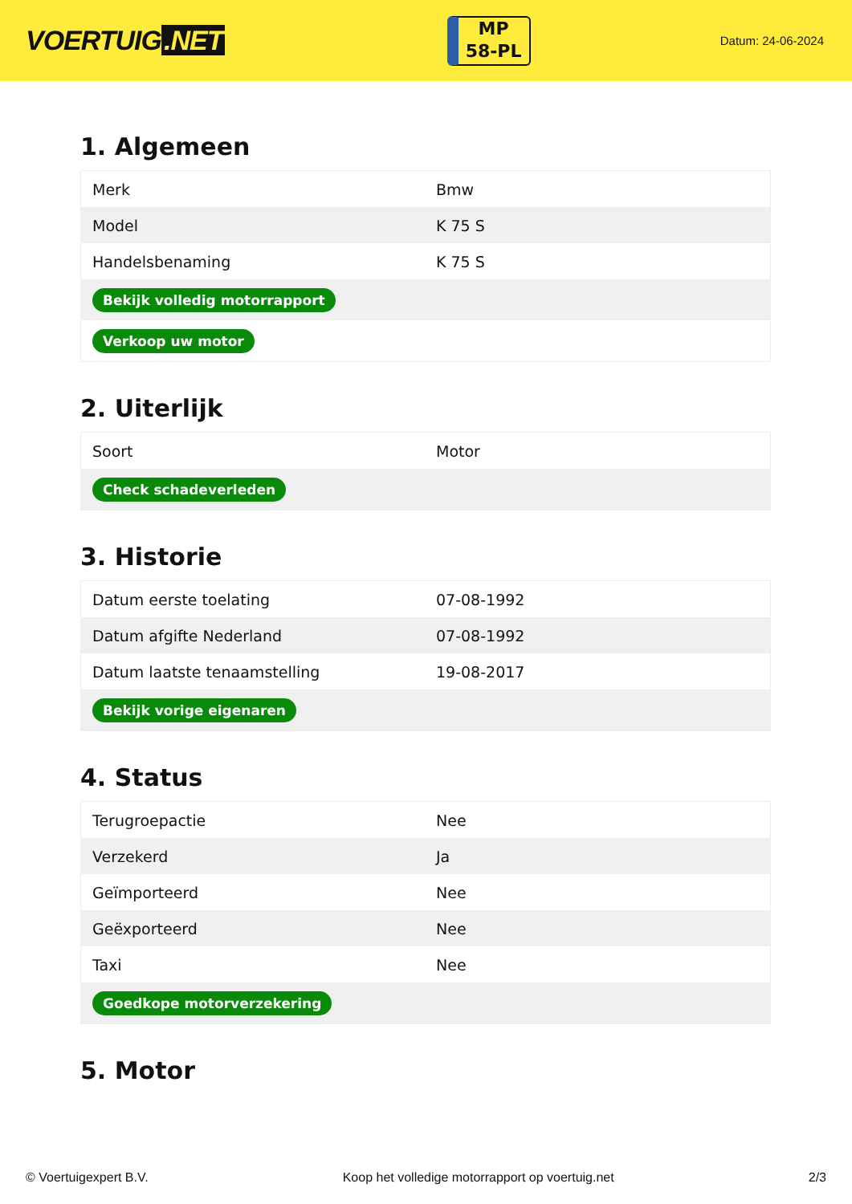VOERTUIG.NET
MP
58-PL
Datum: 24-06-2024
1. Algemeen
| Merk | Bmw |
| Model | K 75 S |
| Handelsbenaming | K 75 S |
| Bekijk volledig motorrapport | |
| Verkoop uw motor | |
2. Uiterlijk
| Soort | Motor |
| Check schadeverleden | |
3. Historie
| Datum eerste toelating | 07-08-1992 |
| Datum afgifte Nederland | 07-08-1992 |
| Datum laatste tenaamstelling | 19-08-2017 |
| Bekijk vorige eigenaren | |
4. Status
| Terugroepactie | Nee |
| Verzekerd | Ja |
| Geïmporteerd | Nee |
| Geëxporteerd | Nee |
| Taxi | Nee |
| Goedkope motorverzekering | |
5. Motor
© Voertuigexpert B.V. Koop het volledige motorrapport op voertuig.net 2/3